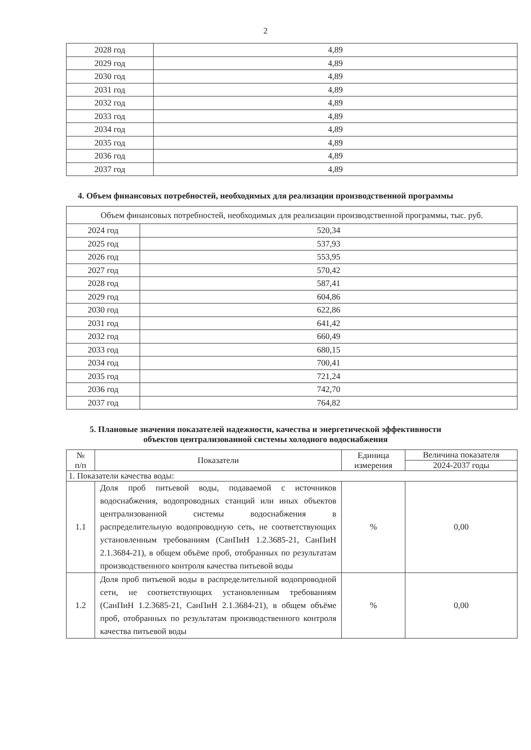2
| 2028 год | 4,89 |
| 2029 год | 4,89 |
| 2030 год | 4,89 |
| 2031 год | 4,89 |
| 2032 год | 4,89 |
| 2033 год | 4,89 |
| 2034 год | 4,89 |
| 2035 год | 4,89 |
| 2036 год | 4,89 |
| 2037 год | 4,89 |
4. Объем финансовых потребностей, необходимых для реализации производственной программы
| Объем финансовых потребностей, необходимых для реализации производственной программы, тыс. руб. | |
| 2024 год | 520,34 |
| 2025 год | 537,93 |
| 2026 год | 553,95 |
| 2027 год | 570,42 |
| 2028 год | 587,41 |
| 2029 год | 604,86 |
| 2030 год | 622,86 |
| 2031 год | 641,42 |
| 2032 год | 660,49 |
| 2033 год | 680,15 |
| 2034 год | 700,41 |
| 2035 год | 721,24 |
| 2036 год | 742,70 |
| 2037 год | 764,82 |
5. Плановые значения показателей надежности, качества и энергетической эффективности
объектов централизованной системы холодного водоснабжения
| № п/п | Показатели | Единица измерения | Величина показателя |
| --- | --- | --- | --- |
| | | | 2024-2037 годы |
| 1. Показатели качества воды: | | | |
| 1.1 | Доля проб питьевой воды, подаваемой с источников водоснабжения, водопроводных станций или иных объектов централизованной системы водоснабжения в распределительную водопроводную сеть, не соответствующих установленным требованиям (СанПиН 1.2.3685-21, СанПиН 2.1.3684-21), в общем объёме проб, отобранных по результатам производственного контроля качества питьевой воды | % | 0,00 |
| 1.2 | Доля проб питьевой воды в распределительной водопроводной сети, не соответствующих установленным требованиям (СанПиН 1.2.3685-21, СанПиН 2.1.3684-21), в общем объёме проб, отобранных по результатам производственного контроля качества питьевой воды | % | 0,00 |